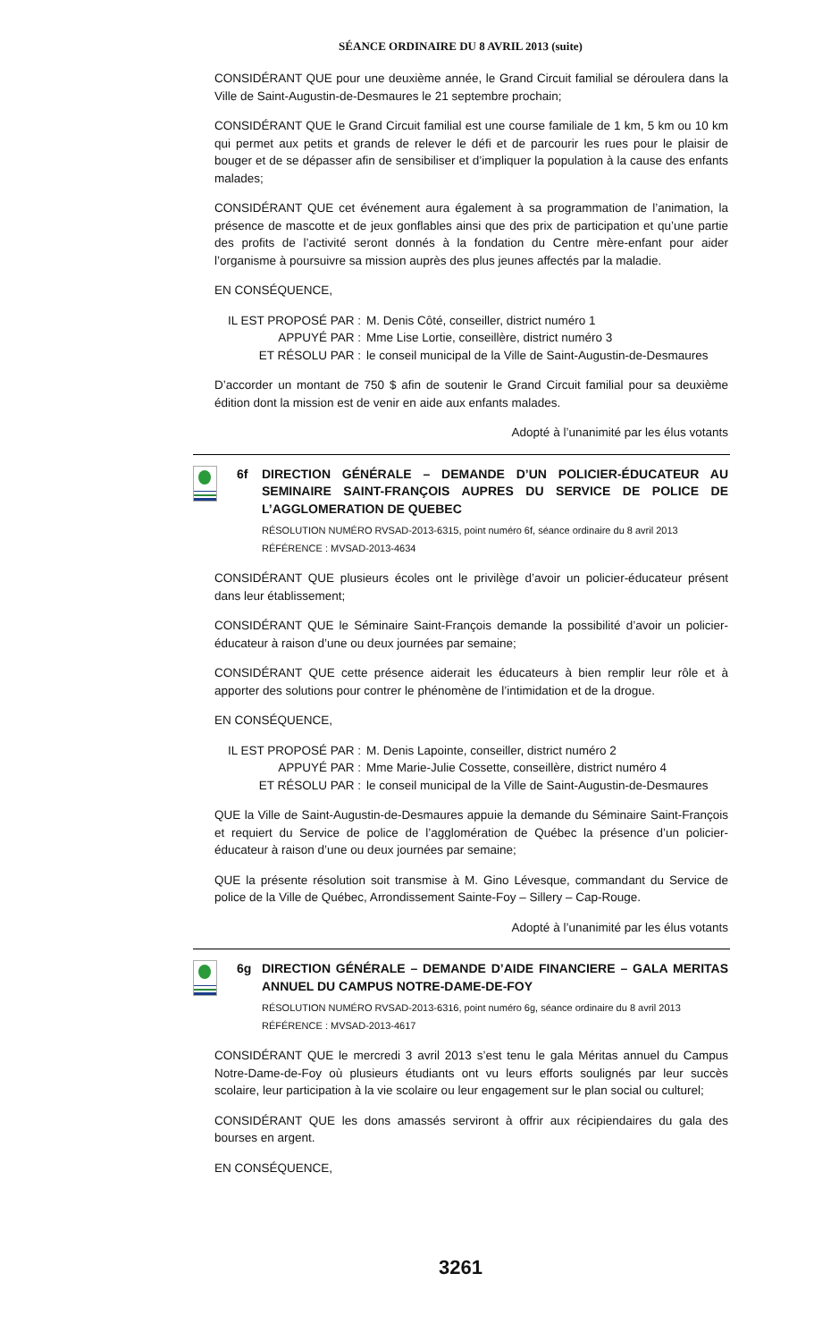SÉANCE ORDINAIRE DU 8 AVRIL 2013 (suite)
CONSIDÉRANT QUE pour une deuxième année, le Grand Circuit familial se déroulera dans la Ville de Saint-Augustin-de-Desmaures le 21 septembre prochain;
CONSIDÉRANT QUE le Grand Circuit familial est une course familiale de 1 km, 5 km ou 10 km qui permet aux petits et grands de relever le défi et de parcourir les rues pour le plaisir de bouger et de se dépasser afin de sensibiliser et d’impliquer la population à la cause des enfants malades;
CONSIDÉRANT QUE cet événement aura également à sa programmation de l’animation, la présence de mascotte et de jeux gonflables ainsi que des prix de participation et qu’une partie des profits de l’activité seront donnés à la fondation du Centre mère-enfant pour aider l’organisme à poursuivre sa mission auprès des plus jeunes affectés par la maladie.
EN CONSÉQUENCE,
IL EST PROPOSÉ PAR :
M. Denis Côté, conseiller, district numéro 1
APPUYÉ PAR :
Mme Lise Lortie, conseillère, district numéro 3
ET RÉSOLU PAR :
le conseil municipal de la Ville de Saint-Augustin-de-Desmaures
D’accorder un montant de 750 $ afin de soutenir le Grand Circuit familial pour sa deuxième édition dont la mission est de venir en aide aux enfants malades.
Adopté à l’unanimité par les élus votants
6f
DIRECTION GÉNÉRALE – DEMANDE D’UN POLICIER-ÉDUCATEUR AU SEMINAIRE SAINT-FRANÇOIS AUPRES DU SERVICE DE POLICE DE L’AGGLOMERATION DE QUEBEC
RÉSOLUTION NUMÉRO RVSAD-2013-6315, point numéro 6f, séance ordinaire du 8 avril 2013
RÉFÉRENCE : MVSAD-2013-4634
CONSIDÉRANT QUE plusieurs écoles ont le privilège d’avoir un policier-éducateur présent dans leur établissement;
CONSIDÉRANT QUE le Séminaire Saint-François demande la possibilité d’avoir un policier-éducateur à raison d’une ou deux journées par semaine;
CONSIDÉRANT QUE cette présence aiderait les éducateurs à bien remplir leur rôle et à apporter des solutions pour contrer le phénomène de l’intimidation et de la drogue.
EN CONSÉQUENCE,
IL EST PROPOSÉ PAR :
M. Denis Lapointe, conseiller, district numéro 2
APPUYÉ PAR :
Mme Marie-Julie Cossette, conseillère, district numéro 4
ET RÉSOLU PAR :
le conseil municipal de la Ville de Saint-Augustin-de-Desmaures
QUE la Ville de Saint-Augustin-de-Desmaures appuie la demande du Séminaire Saint-François et requiert du Service de police de l’agglomération de Québec la présence d’un policier-éducateur à raison d’une ou deux journées par semaine;
QUE la présente résolution soit transmise à M. Gino Lévesque, commandant du Service de police de la Ville de Québec, Arrondissement Sainte-Foy – Sillery – Cap-Rouge.
Adopté à l’unanimité par les élus votants
6g
DIRECTION GÉNÉRALE – DEMANDE D’AIDE FINANCIERE – GALA MERITAS ANNUEL DU CAMPUS NOTRE-DAME-DE-FOY
RÉSOLUTION NUMÉRO RVSAD-2013-6316, point numéro 6g, séance ordinaire du 8 avril 2013
RÉFÉRENCE : MVSAD-2013-4617
CONSIDÉRANT QUE le mercredi 3 avril 2013 s’est tenu le gala Méritas annuel du Campus Notre-Dame-de-Foy où plusieurs étudiants ont vu leurs efforts soulignés par leur succès scolaire, leur participation à la vie scolaire ou leur engagement sur le plan social ou culturel;
CONSIDÉRANT QUE les dons amassés serviront à offrir aux récipiendaires du gala des bourses en argent.
EN CONSÉQUENCE,
3261